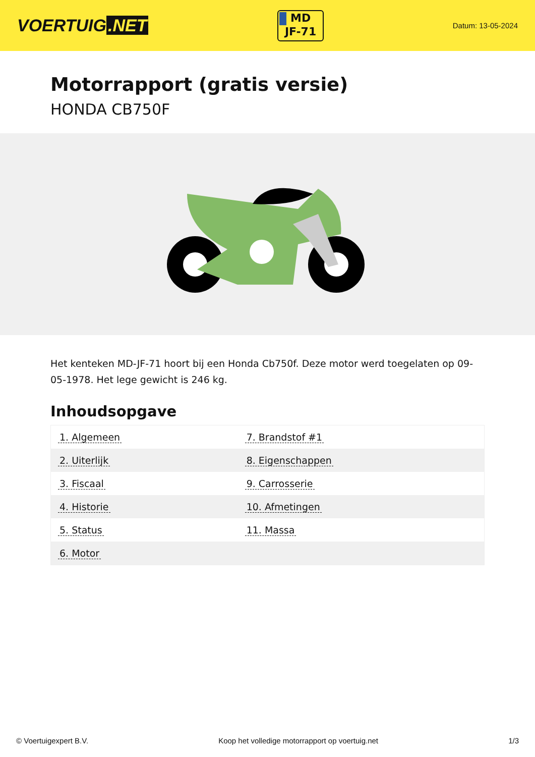VOERTUIG.NET
MD
JF-71
Datum: 13-05-2024
Motorrapport (gratis versie)
HONDA CB750F
Het kenteken MD-JF-71 hoort bij een Honda Cb750f. Deze motor werd toegelaten op 09-05-1978. Het lege gewicht is 246 kg.
Inhoudsopgave
| 1. Algemeen | 7. Brandstof #1 |
| 2. Uiterlijk | 8. Eigenschappen |
| 3. Fiscaal | 9. Carrosserie |
| 4. Historie | 10. Afmetingen |
| 5. Status | 11. Massa |
| 6. Motor | |
© Voertuigexpert B.V. Koop het volledige motorrapport op voertuig.net 1/3